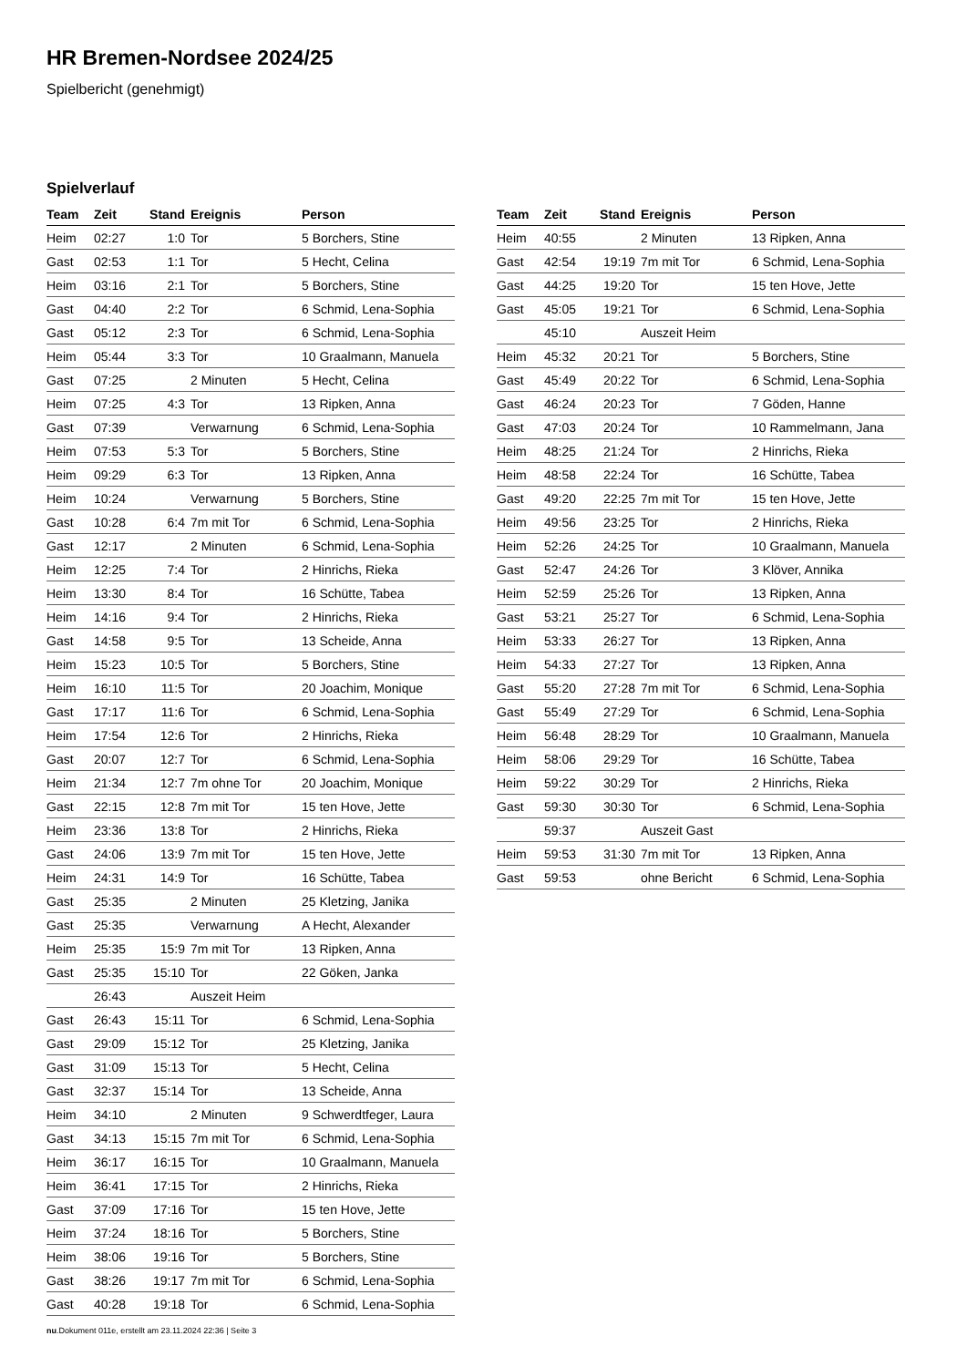HR Bremen-Nordsee 2024/25
Spielbericht (genehmigt)
Spielverlauf
| Team | Zeit | Stand | Ereignis | Person |
| --- | --- | --- | --- | --- |
| Heim | 02:27 | 1:0 | Tor | 5 Borchers, Stine |
| Gast | 02:53 | 1:1 | Tor | 5 Hecht, Celina |
| Heim | 03:16 | 2:1 | Tor | 5 Borchers, Stine |
| Gast | 04:40 | 2:2 | Tor | 6 Schmid, Lena-Sophia |
| Gast | 05:12 | 2:3 | Tor | 6 Schmid, Lena-Sophia |
| Heim | 05:44 | 3:3 | Tor | 10 Graalmann, Manuela |
| Gast | 07:25 | | 2 Minuten | 5 Hecht, Celina |
| Heim | 07:25 | 4:3 | Tor | 13 Ripken, Anna |
| Gast | 07:39 | | Verwarnung | 6 Schmid, Lena-Sophia |
| Heim | 07:53 | 5:3 | Tor | 5 Borchers, Stine |
| Heim | 09:29 | 6:3 | Tor | 13 Ripken, Anna |
| Heim | 10:24 | | Verwarnung | 5 Borchers, Stine |
| Gast | 10:28 | 6:4 | 7m mit Tor | 6 Schmid, Lena-Sophia |
| Gast | 12:17 | | 2 Minuten | 6 Schmid, Lena-Sophia |
| Heim | 12:25 | 7:4 | Tor | 2 Hinrichs, Rieka |
| Heim | 13:30 | 8:4 | Tor | 16 Schütte, Tabea |
| Heim | 14:16 | 9:4 | Tor | 2 Hinrichs, Rieka |
| Gast | 14:58 | 9:5 | Tor | 13 Scheide, Anna |
| Heim | 15:23 | 10:5 | Tor | 5 Borchers, Stine |
| Heim | 16:10 | 11:5 | Tor | 20 Joachim, Monique |
| Gast | 17:17 | 11:6 | Tor | 6 Schmid, Lena-Sophia |
| Heim | 17:54 | 12:6 | Tor | 2 Hinrichs, Rieka |
| Gast | 20:07 | 12:7 | Tor | 6 Schmid, Lena-Sophia |
| Heim | 21:34 | 12:7 | 7m ohne Tor | 20 Joachim, Monique |
| Gast | 22:15 | 12:8 | 7m mit Tor | 15 ten Hove, Jette |
| Heim | 23:36 | 13:8 | Tor | 2 Hinrichs, Rieka |
| Gast | 24:06 | 13:9 | 7m mit Tor | 15 ten Hove, Jette |
| Heim | 24:31 | 14:9 | Tor | 16 Schütte, Tabea |
| Gast | 25:35 | | 2 Minuten | 25 Kletzing, Janika |
| Gast | 25:35 | | Verwarnung | A Hecht, Alexander |
| Heim | 25:35 | 15:9 | 7m mit Tor | 13 Ripken, Anna |
| Gast | 25:35 | 15:10 | Tor | 22 Göken, Janka |
| | 26:43 | | Auszeit Heim | |
| Gast | 26:43 | 15:11 | Tor | 6 Schmid, Lena-Sophia |
| Gast | 29:09 | 15:12 | Tor | 25 Kletzing, Janika |
| Gast | 31:09 | 15:13 | Tor | 5 Hecht, Celina |
| Gast | 32:37 | 15:14 | Tor | 13 Scheide, Anna |
| Heim | 34:10 | | 2 Minuten | 9 Schwerdtfeger, Laura |
| Gast | 34:13 | 15:15 | 7m mit Tor | 6 Schmid, Lena-Sophia |
| Heim | 36:17 | 16:15 | Tor | 10 Graalmann, Manuela |
| Heim | 36:41 | 17:15 | Tor | 2 Hinrichs, Rieka |
| Gast | 37:09 | 17:16 | Tor | 15 ten Hove, Jette |
| Heim | 37:24 | 18:16 | Tor | 5 Borchers, Stine |
| Heim | 38:06 | 19:16 | Tor | 5 Borchers, Stine |
| Gast | 38:26 | 19:17 | 7m mit Tor | 6 Schmid, Lena-Sophia |
| Gast | 40:28 | 19:18 | Tor | 6 Schmid, Lena-Sophia |
| Team | Zeit | Stand | Ereignis | Person |
| --- | --- | --- | --- | --- |
| Heim | 40:55 | | 2 Minuten | 13 Ripken, Anna |
| Gast | 42:54 | 19:19 | 7m mit Tor | 6 Schmid, Lena-Sophia |
| Gast | 44:25 | 19:20 | Tor | 15 ten Hove, Jette |
| Gast | 45:05 | 19:21 | Tor | 6 Schmid, Lena-Sophia |
| | 45:10 | | Auszeit Heim | |
| Heim | 45:32 | 20:21 | Tor | 5 Borchers, Stine |
| Gast | 45:49 | 20:22 | Tor | 6 Schmid, Lena-Sophia |
| Gast | 46:24 | 20:23 | Tor | 7 Göden, Hanne |
| Gast | 47:03 | 20:24 | Tor | 10 Rammelmann, Jana |
| Heim | 48:25 | 21:24 | Tor | 2 Hinrichs, Rieka |
| Heim | 48:58 | 22:24 | Tor | 16 Schütte, Tabea |
| Gast | 49:20 | 22:25 | 7m mit Tor | 15 ten Hove, Jette |
| Heim | 49:56 | 23:25 | Tor | 2 Hinrichs, Rieka |
| Heim | 52:26 | 24:25 | Tor | 10 Graalmann, Manuela |
| Gast | 52:47 | 24:26 | Tor | 3 Klöver, Annika |
| Heim | 52:59 | 25:26 | Tor | 13 Ripken, Anna |
| Gast | 53:21 | 25:27 | Tor | 6 Schmid, Lena-Sophia |
| Heim | 53:33 | 26:27 | Tor | 13 Ripken, Anna |
| Heim | 54:33 | 27:27 | Tor | 13 Ripken, Anna |
| Gast | 55:20 | 27:28 | 7m mit Tor | 6 Schmid, Lena-Sophia |
| Gast | 55:49 | 27:29 | Tor | 6 Schmid, Lena-Sophia |
| Heim | 56:48 | 28:29 | Tor | 10 Graalmann, Manuela |
| Heim | 58:06 | 29:29 | Tor | 16 Schütte, Tabea |
| Heim | 59:22 | 30:29 | Tor | 2 Hinrichs, Rieka |
| Gast | 59:30 | 30:30 | Tor | 6 Schmid, Lena-Sophia |
| | 59:37 | | Auszeit Gast | |
| Heim | 59:53 | 31:30 | 7m mit Tor | 13 Ripken, Anna |
| Gast | 59:53 | | ohne Bericht | 6 Schmid, Lena-Sophia |
nu.Dokument 011e, erstellt am 23.11.2024 22:36 | Seite 3